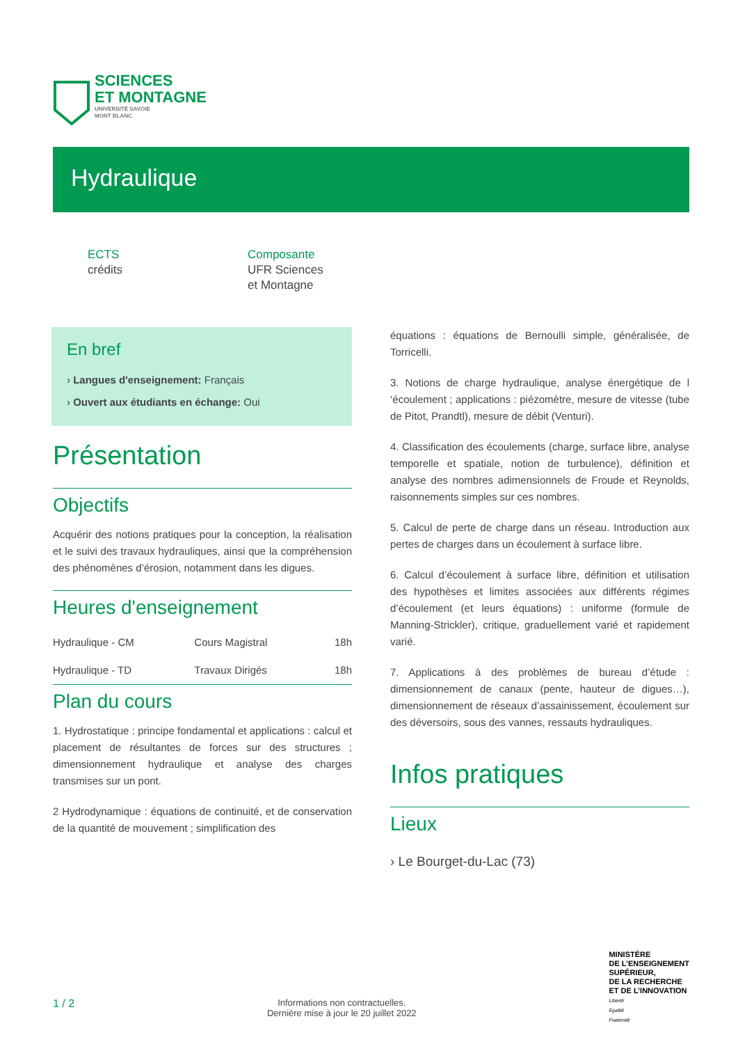SCIENCES
ET MONTAGNE
UNIVERSITÉ SAVOIE
MONT BLANC
Hydraulique
ECTS
crédits
Composante
UFR Sciences
et Montagne
En bref
› Langues d'enseignement: Français
› Ouvert aux étudiants en échange: Oui
Présentation
Objectifs
Acquérir des notions pratiques pour la conception, la réalisation et le suivi des travaux hydrauliques, ainsi que la compréhension des phénomènes d’érosion, notamment dans les digues.
Heures d'enseignement
| Hydraulique - CM | Cours Magistral | 18h |
| Hydraulique - TD | Travaux Dirigés | 18h |
Plan du cours
1. Hydrostatique : principe fondamental et applications : calcul et placement de résultantes de forces sur des structures ; dimensionnement hydraulique et analyse des charges transmises sur un pont.
2 Hydrodynamique : équations de continuité, et de conservation de la quantité de mouvement ; simplification des
équations : équations de Bernoulli simple, généralisée, de Torricelli.
3. Notions de charge hydraulique, analyse énergétique de l ‘écoulement ; applications : piézomètre, mesure de vitesse (tube de Pitot, Prandtl), mesure de débit (Venturi).
4. Classification des écoulements (charge, surface libre, analyse temporelle et spatiale, notion de turbulence), définition et analyse des nombres adimensionnels de Froude et Reynolds, raisonnements simples sur ces nombres.
5. Calcul de perte de charge dans un réseau. Introduction aux pertes de charges dans un écoulement à surface libre.
6. Calcul d’écoulement à surface libre, définition et utilisation des hypothèses et limites associées aux différents régimes d’écoulement (et leurs équations) : uniforme (formule de Manning-Strickler), critique, graduellement varié et rapidement varié.
7. Applications à des problèmes de bureau d’étude : dimensionnement de canaux (pente, hauteur de digues…), dimensionnement de réseaux d’assainissement, écoulement sur des déversoirs, sous des vannes, ressauts hydrauliques.
Infos pratiques
Lieux
› Le Bourget-du-Lac (73)
1 / 2
Informations non contractuelles.
Dernière mise à jour le 20 juillet 2022
MINISTÈRE
DE L’ENSEIGNEMENT
SUPÉRIEUR,
DE LA RECHERCHE
ET DE L’INNOVATION
Liberté
Égalité
Fraternité